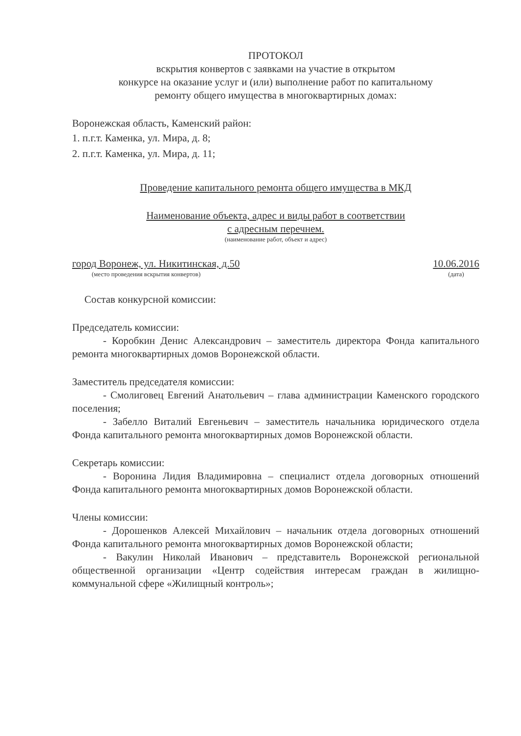ПРОТОКОЛ
вскрытия конвертов с заявками на участие в открытом
конкурсе на оказание услуг и (или) выполнение работ по капитальному
ремонту общего имущества в многоквартирных домах:
Воронежская область, Каменский район:
1. п.г.т. Каменка, ул. Мира, д. 8;
2. п.г.т. Каменка, ул. Мира, д. 11;
Проведение капитального ремонта общего имущества в МКД
Наименование объекта, адрес и виды работ в соответствии
с адресным перечнем.
(наименование работ, объект и адрес)
город Воронеж, ул. Никитинская, д.50
(место проведения вскрытия конвертов)
10.06.2016
(дата)
Состав конкурсной комиссии:
Председатель комиссии:
- Коробкин Денис Александрович – заместитель директора Фонда капитального ремонта многоквартирных домов Воронежской области.
Заместитель председателя комиссии:
- Смолиговец Евгений Анатольевич – глава администрации Каменского городского поселения;
- Забелло Виталий Евгеньевич – заместитель начальника юридического отдела Фонда капитального ремонта многоквартирных домов Воронежской области.
Секретарь комиссии:
- Воронина Лидия Владимировна – специалист отдела договорных отношений Фонда капитального ремонта многоквартирных домов Воронежской области.
Члены комиссии:
- Дорошенков Алексей Михайлович – начальник отдела договорных отношений Фонда капитального ремонта многоквартирных домов Воронежской области;
- Вакулин Николай Иванович – представитель Воронежской региональной общественной организации «Центр содействия интересам граждан в жилищно-коммунальной сфере «Жилищный контроль»;